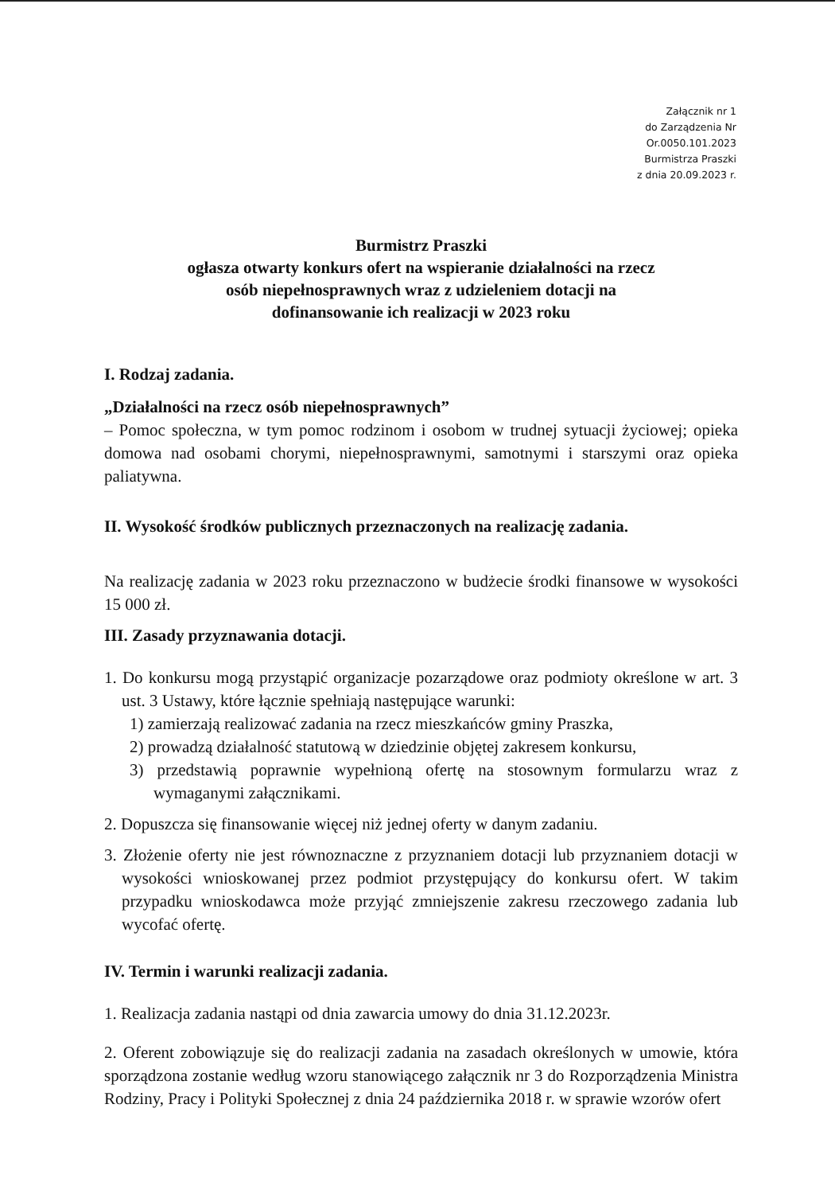Załącznik nr 1
do Zarządzenia Nr
Or.0050.101.2023
Burmistrza Praszki
z dnia 20.09.2023 r.
Burmistrz Praszki
ogłasza otwarty konkurs ofert na wspieranie działalności na rzecz
osób niepełnosprawnych wraz z udzieleniem dotacji na
dofinansowanie ich realizacji w 2023 roku
I. Rodzaj zadania.
„Działalności na rzecz osób niepełnosprawnych”
– Pomoc społeczna, w tym pomoc rodzinom i osobom w trudnej sytuacji życiowej; opieka domowa nad osobami chorymi, niepełnosprawnymi, samotnymi i starszymi oraz opieka paliatywna.
II. Wysokość środków publicznych przeznaczonych na realizację zadania.
Na realizację zadania w 2023 roku przeznaczono w budżecie środki finansowe w wysokości 15 000 zł.
III. Zasady przyznawania dotacji.
1. Do konkursu mogą przystąpić organizacje pozarządowe oraz podmioty określone w art. 3 ust. 3 Ustawy, które łącznie spełniają następujące warunki:
1) zamierzają realizować zadania na rzecz mieszkańców gminy Praszka,
2) prowadzą działalność statutową w dziedzinie objętej zakresem konkursu,
3) przedstawią poprawnie wypełnioną ofertę na stosownym formularzu wraz z wymaganymi załącznikami.
2. Dopuszcza się finansowanie więcej niż jednej oferty w danym zadaniu.
3. Złożenie oferty nie jest równoznaczne z przyznaniem dotacji lub przyznaniem dotacji w wysokości wnioskowanej przez podmiot przystępujący do konkursu ofert. W takim przypadku wnioskodawca może przyjąć zmniejszenie zakresu rzeczowego zadania lub wycofać ofertę.
IV. Termin i warunki realizacji zadania.
1. Realizacja zadania nastąpi od dnia zawarcia umowy do dnia 31.12.2023r.
2. Oferent zobowiązuje się do realizacji zadania na zasadach określonych w umowie, która sporządzona zostanie według wzoru stanowiącego załącznik nr 3 do Rozporządzenia Ministra Rodziny, Pracy i Polityki Społecznej z dnia 24 października 2018 r. w sprawie wzorów ofert